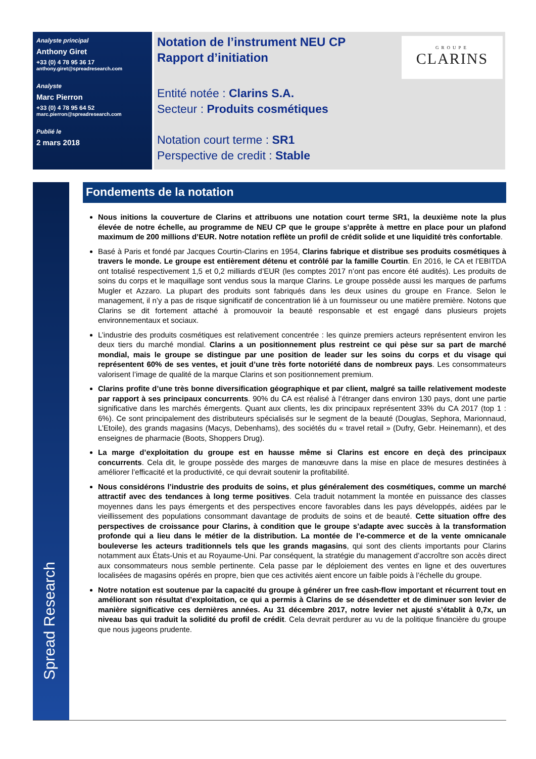Analyste principal
Anthony Giret
+33 (0) 4 78 95 36 17
anthony.giret@spreadresearch.com
Analyste
Marc Pierron
+33 (0) 4 78 95 64 52
marc.pierron@spreadresearch.com
Publié le
2 mars 2018
Notation de l’instrument NEU CP
Rapport d’initiation
Entité notée : Clarins S.A.
Secteur : Produits cosmétiques
Notation court terme : SR1
Perspective de credit : Stable
GROUPE
CLARINS
Spread Research
Fondements de la notation
Nous initions la couverture de Clarins et attribuons une notation court terme SR1, la deuxième note la plus élevée de notre échelle, au programme de NEU CP que le groupe s’apprête à mettre en place pour un plafond maximum de 200 millions d’EUR. Notre notation reflète un profil de crédit solide et une liquidité très confortable.
Basé à Paris et fondé par Jacques Courtin-Clarins en 1954, Clarins fabrique et distribue ses produits cosmétiques à travers le monde. Le groupe est entièrement détenu et contrôlé par la famille Courtin. En 2016, le CA et l’EBITDA ont totalisé respectivement 1,5 et 0,2 milliards d’EUR (les comptes 2017 n’ont pas encore été audités). Les produits de soins du corps et le maquillage sont vendus sous la marque Clarins. Le groupe possède aussi les marques de parfums Mugler et Azzaro. La plupart des produits sont fabriqués dans les deux usines du groupe en France. Selon le management, il n’y a pas de risque significatif de concentration lié à un fournisseur ou une matière première. Notons que Clarins se dit fortement attaché à promouvoir la beauté responsable et est engagé dans plusieurs projets environnementaux et sociaux.
L’industrie des produits cosmétiques est relativement concentrée : les quinze premiers acteurs représentent environ les deux tiers du marché mondial. Clarins a un positionnement plus restreint ce qui pèse sur sa part de marché mondial, mais le groupe se distingue par une position de leader sur les soins du corps et du visage qui représentent 60% de ses ventes, et jouit d’une très forte notoriété dans de nombreux pays. Les consommateurs valorisent l’image de qualité de la marque Clarins et son positionnement premium.
Clarins profite d’une très bonne diversification géographique et par client, malgré sa taille relativement modeste par rapport à ses principaux concurrents. 90% du CA est réalisé à l’étranger dans environ 130 pays, dont une partie significative dans les marchés émergents. Quant aux clients, les dix principaux représentent 33% du CA 2017 (top 1 : 6%). Ce sont principalement des distributeurs spécialisés sur le segment de la beauté (Douglas, Sephora, Marionnaud, L’Etoile), des grands magasins (Macys, Debenhams), des sociétés du « travel retail » (Dufry, Gebr. Heinemann), et des enseignes de pharmacie (Boots, Shoppers Drug).
La marge d’exploitation du groupe est en hausse même si Clarins est encore en deçà des principaux concurrents. Cela dit, le groupe possède des marges de manœuvre dans la mise en place de mesures destinées à améliorer l’efficacité et la productivité, ce qui devrait soutenir la profitabilité.
Nous considérons l’industrie des produits de soins, et plus généralement des cosmétiques, comme un marché attractif avec des tendances à long terme positives. Cela traduit notamment la montée en puissance des classes moyennes dans les pays émergents et des perspectives encore favorables dans les pays développés, aidées par le vieillissement des populations consommant davantage de produits de soins et de beauté. Cette situation offre des perspectives de croissance pour Clarins, à condition que le groupe s’adapte avec succès à la transformation profonde qui a lieu dans le métier de la distribution. La montée de l’e-commerce et de la vente omnicanale bouleverse les acteurs traditionnels tels que les grands magasins, qui sont des clients importants pour Clarins notamment aux États-Unis et au Royaume-Uni. Par conséquent, la stratégie du management d’accroître son accès direct aux consommateurs nous semble pertinente. Cela passe par le déploiement des ventes en ligne et des ouvertures localisées de magasins opérés en propre, bien que ces activités aient encore un faible poids à l’échelle du groupe.
Notre notation est soutenue par la capacité du groupe à générer un free cash-flow important et récurrent tout en améliorant son résultat d’exploitation, ce qui a permis à Clarins de se désendetter et de diminuer son levier de manière significative ces dernières années. Au 31 décembre 2017, notre levier net ajusté s’établit à 0,7x, un niveau bas qui traduit la solidité du profil de crédit. Cela devrait perdurer au vu de la politique financière du groupe que nous jugeons prudente.